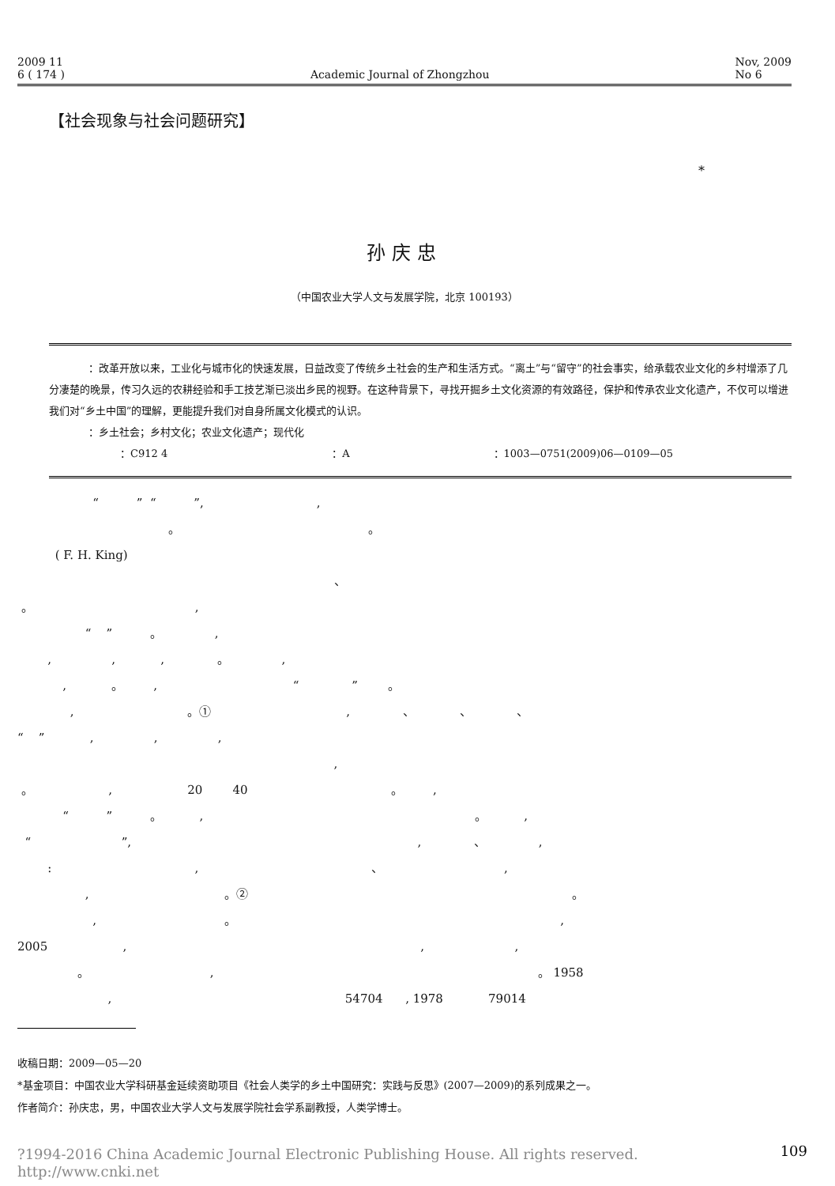2009 11
6 ( 174 )
Academic Journal of Zhongzhou Nov, 2009
No 6
【社会现象与社会问题研究】
*
孙庆忠
（中国农业大学人文与发展学院，北京 100193）
：改革开放以来，工业化与城市化的快速发展，日益改变了传统乡土社会的生产和生活方式。“离土”与“留守”的社会事实，给承载农业文化的乡村增添了几分凄楚的晚景，传习久远的农耕经验和手工技艺渐已淡出乡民的视野。在这种背景下，寻找开掘乡土文化资源的有效路径，保护和传承农业文化遗产，不仅可以增进我们对“乡土中国”的理解，更能提升我们对自身所属文化模式的认识。
：乡土社会；乡村文化；农业文化遗产；现代化
：C912 4　　　　　　　　　　　　　　　　：A　　　　　　　　　　　　　　：1003—0751(2009)06—0109—05
“ ” “ ”, , 。 。 ( F. H. King) 、 。 , “ ” 。 , , , , 。 , , 。 , “ ” 。 , 。① , 、 、 、 “ ” , , , , 。 , 20 40 。 , “ ” 。 , 。 , “ ”, , 、 , : , 、 , , 。② 。 , 。 , 2005 , , , 。 , 。 1958 , 54704 , 1978 79014
收稿日期：2009—05—20
*基金项目：中国农业大学科研基金延续资助项目《社会人类学的乡土中国研究：实践与反思》(2007—2009)的系列成果之一。
作者简介：孙庆忠，男，中国农业大学人文与发展学院社会学系副教授，人类学博士。
?1994-2016 China Academic Journal Electronic Publishing House. All rights reserved.　http://www.cnki.net 109